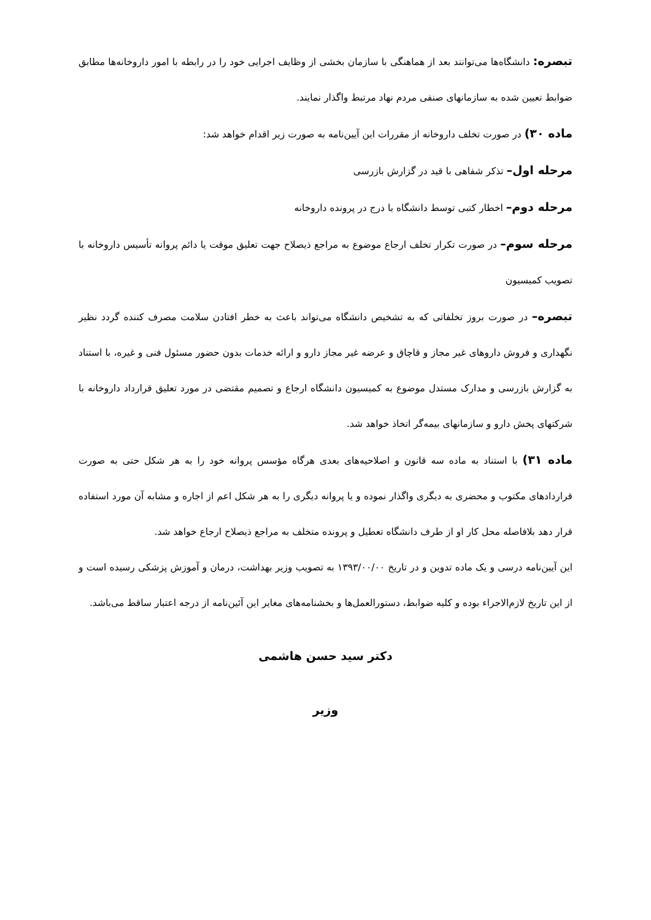تبصره: دانشگاه‌ها می‌توانند بعد از هماهنگی با سازمان بخشی از وظایف اجرایی خود را در رابطه با امور داروخانه‌ها مطابق ضوابط تعیین شده به سازمانهای صنفی مردم نهاد مرتبط واگذار نمایند.
ماده ۳۰) در صورت تخلف داروخانه از مقررات این آیین‌نامه به صورت زیر اقدام خواهد شد:
مرحله اول– تذکر شفاهی با قید در گزارش بازرسی
مرحله دوم– اخطار کتبی توسط دانشگاه با درج در پرونده داروخانه
مرحله سوم– در صورت تکرار تخلف ارجاع موضوع به مراجع ذیصلاح جهت تعلیق موقت یا دائم پروانه تأسیس داروخانه با تصویب کمیسیون
تبصره– در صورت بروز تخلفاتی که به تشخیص دانشگاه می‌تواند باعث به خطر افتادن سلامت مصرف کننده گردد نظیر نگهداری و فروش داروهای غیر مجاز و قاچاق و عرضه غیر مجاز دارو و ارائه خدمات بدون حضور مسئول فنی و غیره، با استناد به گزارش بازرسی و مدارک مستدل موضوع به کمیسیون دانشگاه ارجاع و تصمیم مقتضی در مورد تعلیق قرارداد داروخانه با شرکتهای پخش دارو و سازمانهای بیمه‌گر اتخاذ خواهد شد.
ماده ۳۱) با استناد به ماده سه قانون و اصلاحیه‌های بعدی هرگاه مؤسس پروانه خود را به هر شکل حتی به صورت قراردادهای مکتوب و محضری به دیگری واگذار نموده و یا پروانه دیگری را به هر شکل اعم از اجاره و مشابه آن مورد استفاده قرار دهد بلافاصله محل کار او از طرف دانشگاه تعطیل و پرونده متخلف به مراجع ذیصلاح ارجاع خواهد شد.
این آیین‌نامه درسی و یک ماده تدوین و در تاریخ ۱۳۹۳/۰۰/۰۰ به تصویب وزیر بهداشت، درمان و آموزش پزشکی رسیده است و از این تاریخ لازم‌الاجراء بوده و کلیه ضوابط، دستورالعمل‌ها و بخشنامه‌های مغایر این آئین‌نامه از درجه اعتبار ساقط می‌باشد.
دکتر سید حسن هاشمی
وزیر